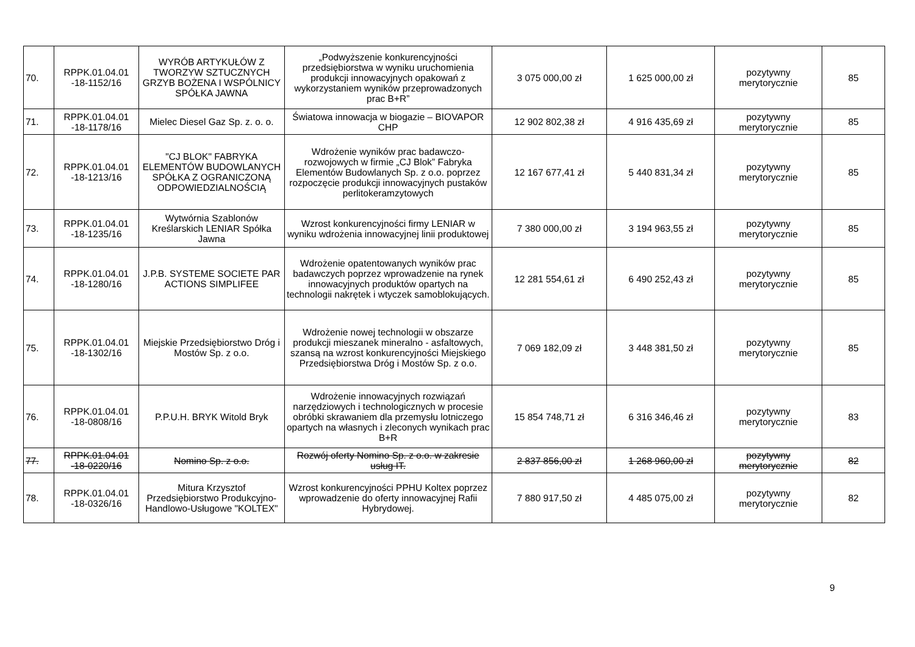| 70. | RPPK.01.04.01 -18-1152/16 | WYRÓB ARTYKUŁÓW Z TWORZYW SZTUCZNYCH GRZYB BOŻENA I WSPÓLNICY SPÓŁKA JAWNA | „Podwyższenie konkurencyjności przedsiębiorstwa w wyniku uruchomienia produkcji innowacyjnych opakowań z wykorzystaniem wyników przeprowadzonych prac B+R” | 3 075 000,00 zł | 1 625 000,00 zł | pozytywny merytorycznie | 85 |
| 71. | RPPK.01.04.01 -18-1178/16 | Mielec Diesel Gaz Sp. z. o. o. | Światowa innowacja w biogazie – BIOVAPOR CHP | 12 902 802,38 zł | 4 916 435,69 zł | pozytywny merytorycznie | 85 |
| 72. | RPPK.01.04.01 -18-1213/16 | "CJ BLOK" FABRYKA ELEMENTÓW BUDOWLANYCH SPÓŁKA Z OGRANICZONĄ ODPOWIEDZIALNOŚCIĄ | Wdrożenie wyników prac badawczo-rozwojowych w firmie „CJ Blok” Fabryka Elementów Budowlanych Sp. z o.o. poprzez rozpoczęcie produkcji innowacyjnych pustaków perlitokeramzytowych | 12 167 677,41 zł | 5 440 831,34 zł | pozytywny merytorycznie | 85 |
| 73. | RPPK.01.04.01 -18-1235/16 | Wytwórnia Szablonów Kreślarskich LENIAR Spółka Jawna | Wzrost konkurencyjności firmy LENIAR w wyniku wdrożenia innowacyjnej linii produktowej | 7 380 000,00 zł | 3 194 963,55 zł | pozytywny merytorycznie | 85 |
| 74. | RPPK.01.04.01 -18-1280/16 | J.P.B. SYSTEME SOCIETE PAR ACTIONS SIMPLIFEE | Wdrożenie opatentowanych wyników prac badawczych poprzez wprowadzenie na rynek innowacyjnych produktów opartych na technologii nakrętek i wtyczek samoblokujących. | 12 281 554,61 zł | 6 490 252,43 zł | pozytywny merytorycznie | 85 |
| 75. | RPPK.01.04.01 -18-1302/16 | Miejskie Przedsiębiorstwo Dróg i Mostów Sp. z o.o. | Wdrożenie nowej technologii w obszarze produkcji mieszanek mineralno - asfaltowych, szansą na wzrost konkurencyjności Miejskiego Przedsiębiorstwa Dróg i Mostów Sp. z o.o. | 7 069 182,09 zł | 3 448 381,50 zł | pozytywny merytorycznie | 85 |
| 76. | RPPK.01.04.01 -18-0808/16 | P.P.U.H. BRYK Witold Bryk | Wdrożenie innowacyjnych rozwiązań narzędziowych i technologicznych w procesie obróbki skrawaniem dla przemysłu lotniczego opartych na własnych i zleconych wynikach prac B+R | 15 854 748,71 zł | 6 316 346,46 zł | pozytywny merytorycznie | 83 |
| 77. | RPPK.01.04.01 -18-0220/16 | Nomino Sp. z o.o. | Rozwój oferty Nomino Sp. z o.o. w zakresie usług IT. | 2 837 856,00 zł | 1 268 960,00 zł | pozytywny merytorycznie | 82 |
| 78. | RPPK.01.04.01 -18-0326/16 | Mitura Krzysztof Przedsiębiorstwo Produkcyjno-Handlowo-Usługowe "KOLTEX" | Wzrost konkurencyjności PPHU Koltex poprzez wprowadzenie do oferty innowacyjnej Rafii Hybrydowej. | 7 880 917,50 zł | 4 485 075,00 zł | pozytywny merytorycznie | 82 |
9